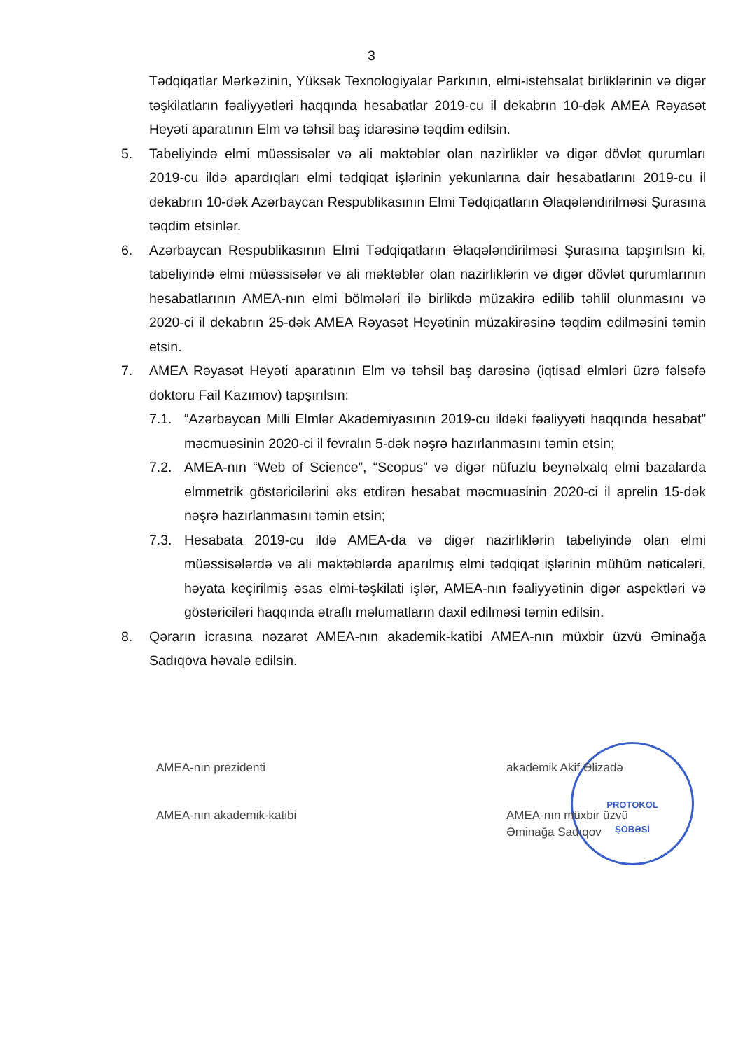3
Tədqiqatlar Mərkəzinin, Yüksək Texnologiyalar Parkının, elmi-istehsalat birliklərinin və digər təşkilatların fəaliyyətləri haqqında hesabatlar 2019-cu il dekabrın 10-dək AMEA Rəyasət Heyəti aparatının Elm və təhsil baş idarəsinə təqdim edilsin.
5. Tabeliyində elmi müəssisələr və ali məktəblər olan nazirliklər və digər dövlət qurumları 2019-cu ildə apardıqları elmi tədqiqat işlərinin yekunlarına dair hesabatlarını 2019-cu il dekabrın 10-dək Azərbaycan Respublikasının Elmi Tədqiqatların Əlaqələndirilməsi Şurasına təqdim etsinlər.
6. Azərbaycan Respublikasının Elmi Tədqiqatların Əlaqələndirilməsi Şurasına tapşırılsın ki, tabeliyində elmi müəssisələr və ali məktəblər olan nazirliklərin və digər dövlət qurumlarının hesabatlarının AMEA-nın elmi bölmələri ilə birlikdə müzakirə edilib təhlil olunmasını və 2020-ci il dekabrın 25-dək AMEA Rəyasət Heyətinin müzakirəsinə təqdim edilməsini təmin etsin.
7. AMEA Rəyasət Heyəti aparatının Elm və təhsil baş darəsinə (iqtisad elmləri üzrə fəlsəfə doktoru Fail Kazımov) tapşırılsın:
7.1. “Azərbaycan Milli Elmlər Akademiyasının 2019-cu ildəki fəaliyyəti haqqında hesabat” məcmuəsinin 2020-ci il fevralın 5-dək nəşrə hazırlanmasını təmin etsin;
7.2. AMEA-nın “Web of Science”, “Scopus” və digər nüfuzlu beynəlxalq elmi bazalarda elmmetrik göstəricilərini əks etdirən hesabat məcmuəsinin 2020-ci il aprelin 15-dək nəşrə hazırlanmasını təmin etsin;
7.3. Hesabata 2019-cu ildə AMEA-da və digər nazirliklərin tabeliyində olan elmi müəssisələrdə və ali məktəblərdə aparılmış elmi tədqiqat işlərinin mühüm nəticələri, həyata keçirilmiş əsas elmi-təşkilati işlər, AMEA-nın fəaliyyətinin digər aspektləri və göstəriciləri haqqında ətraflı məlumatların daxil edilməsi təmin edilsin.
8. Qərarın icrasına nəzarət AMEA-nın akademik-katibi AMEA-nın müxbir üzvü Əminağa Sadıqova həvalə edilsin.
PROTOKOL
ŞÖBƏSİ
AMEA-nın prezidenti akademik Akif Əlizadə
AMEA-nın akademik-katibi AMEA-nın müxbir üzvü
Əminağa Sadıqov